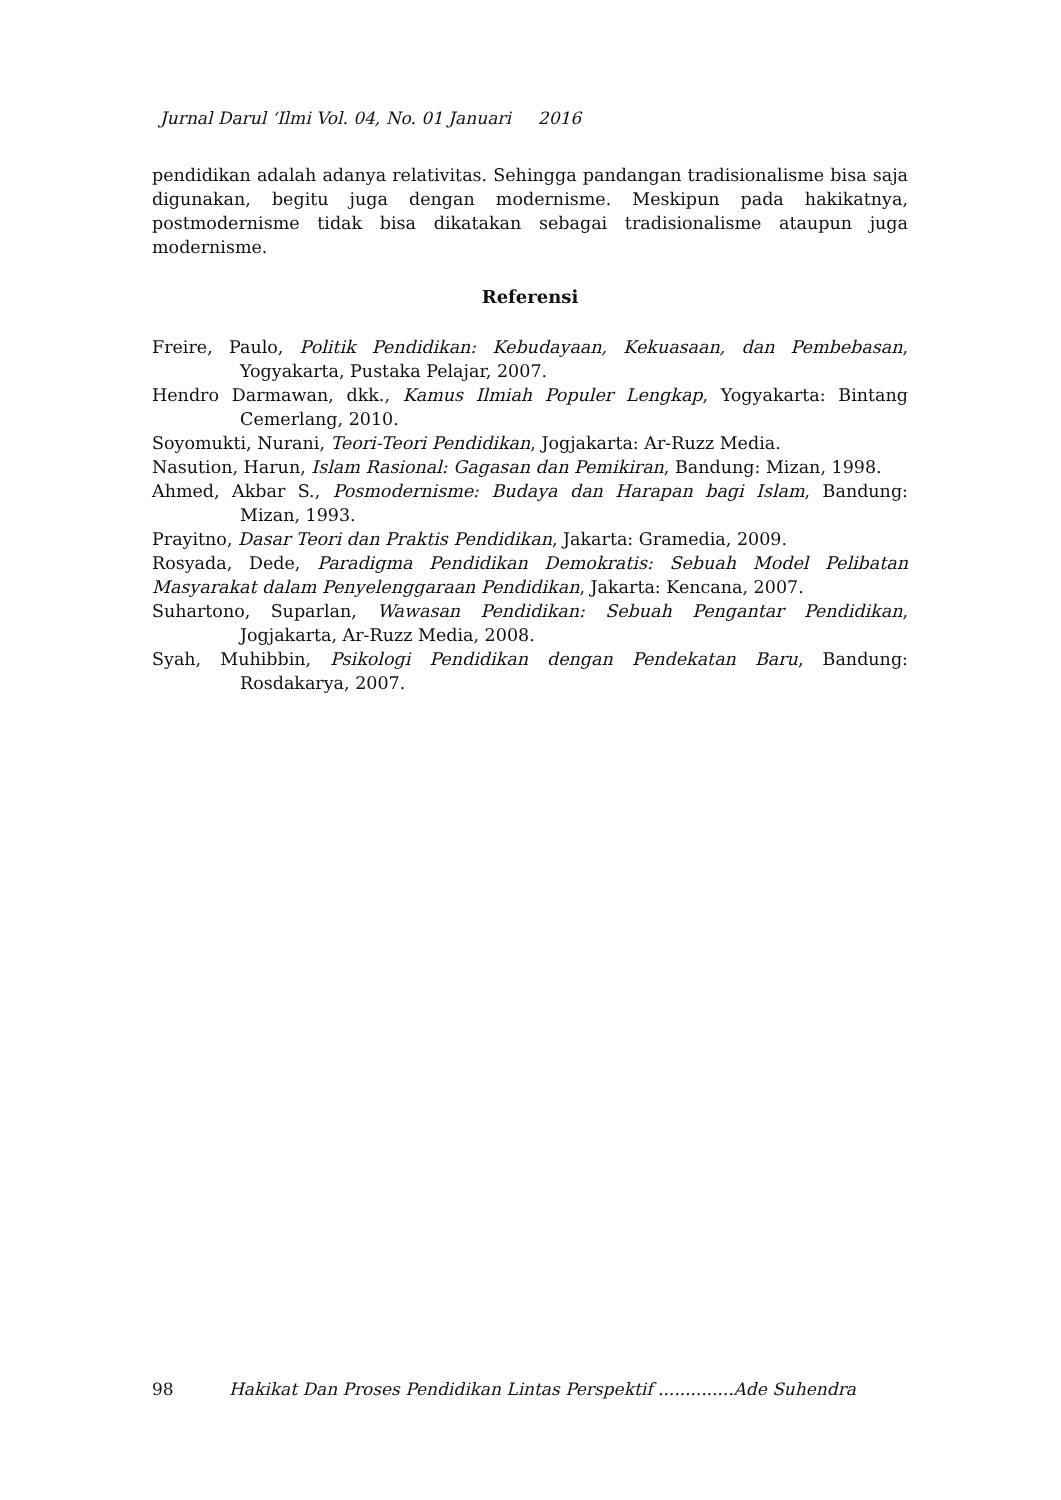Jurnal Darul ‘Ilmi Vol. 04, No. 01 Januari 2016
pendidikan adalah adanya relativitas. Sehingga pandangan tradisionalisme bisa saja digunakan, begitu juga dengan modernisme. Meskipun pada hakikatnya, postmodernisme tidak bisa dikatakan sebagai tradisionalisme ataupun juga modernisme.
Referensi
Freire, Paulo, Politik Pendidikan: Kebudayaan, Kekuasaan, dan Pembebasan, Yogyakarta, Pustaka Pelajar, 2007.
Hendro Darmawan, dkk., Kamus Ilmiah Populer Lengkap, Yogyakarta: Bintang Cemerlang, 2010.
Soyomukti, Nurani, Teori-Teori Pendidikan, Jogjakarta: Ar-Ruzz Media.
Nasution, Harun, Islam Rasional: Gagasan dan Pemikiran, Bandung: Mizan, 1998.
Ahmed, Akbar S., Posmodernisme: Budaya dan Harapan bagi Islam, Bandung: Mizan, 1993.
Prayitno, Dasar Teori dan Praktis Pendidikan, Jakarta: Gramedia, 2009.
Rosyada, Dede, Paradigma Pendidikan Demokratis: Sebuah Model Pelibatan Masyarakat dalam Penyelenggaraan Pendidikan, Jakarta: Kencana, 2007.
Suhartono, Suparlan, Wawasan Pendidikan: Sebuah Pengantar Pendidikan, Jogjakarta, Ar-Ruzz Media, 2008.
Syah, Muhibbin, Psikologi Pendidikan dengan Pendekatan Baru, Bandung: Rosdakarya, 2007.
98 Hakikat Dan Proses Pendidikan Lintas Perspektif ..............Ade Suhendra